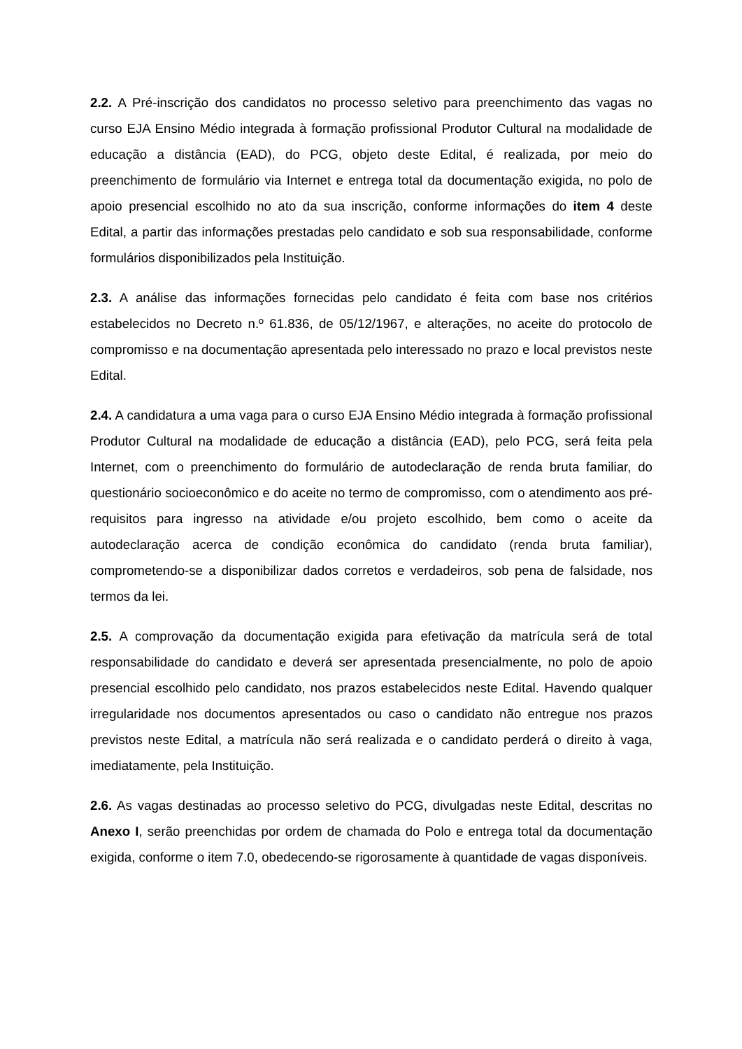2.2. A Pré-inscrição dos candidatos no processo seletivo para preenchimento das vagas no curso EJA Ensino Médio integrada à formação profissional Produtor Cultural na modalidade de educação a distância (EAD), do PCG, objeto deste Edital, é realizada, por meio do preenchimento de formulário via Internet e entrega total da documentação exigida, no polo de apoio presencial escolhido no ato da sua inscrição, conforme informações do item 4 deste Edital, a partir das informações prestadas pelo candidato e sob sua responsabilidade, conforme formulários disponibilizados pela Instituição.
2.3. A análise das informações fornecidas pelo candidato é feita com base nos critérios estabelecidos no Decreto n.º 61.836, de 05/12/1967, e alterações, no aceite do protocolo de compromisso e na documentação apresentada pelo interessado no prazo e local previstos neste Edital.
2.4. A candidatura a uma vaga para o curso EJA Ensino Médio integrada à formação profissional Produtor Cultural na modalidade de educação a distância (EAD), pelo PCG, será feita pela Internet, com o preenchimento do formulário de autodeclaração de renda bruta familiar, do questionário socioeconômico e do aceite no termo de compromisso, com o atendimento aos pré-requisitos para ingresso na atividade e/ou projeto escolhido, bem como o aceite da autodeclaração acerca de condição econômica do candidato (renda bruta familiar), comprometendo-se a disponibilizar dados corretos e verdadeiros, sob pena de falsidade, nos termos da lei.
2.5. A comprovação da documentação exigida para efetivação da matrícula será de total responsabilidade do candidato e deverá ser apresentada presencialmente, no polo de apoio presencial escolhido pelo candidato, nos prazos estabelecidos neste Edital. Havendo qualquer irregularidade nos documentos apresentados ou caso o candidato não entregue nos prazos previstos neste Edital, a matrícula não será realizada e o candidato perderá o direito à vaga, imediatamente, pela Instituição.
2.6. As vagas destinadas ao processo seletivo do PCG, divulgadas neste Edital, descritas no Anexo I, serão preenchidas por ordem de chamada do Polo e entrega total da documentação exigida, conforme o item 7.0, obedecendo-se rigorosamente à quantidade de vagas disponíveis.